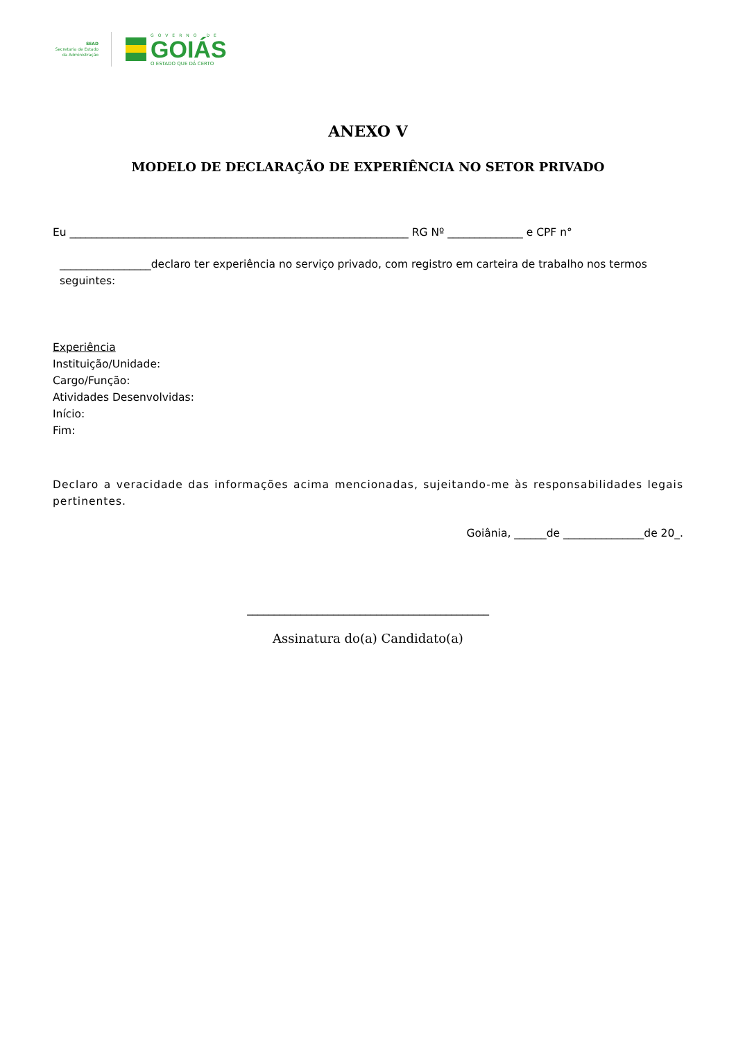SEAD
Secretaria de Estado
da Administração
GOVERNO DE
GOIÁS
O ESTADO QUE DÁ CERTO
ANEXO V
MODELO DE DECLARAÇÃO DE EXPERIÊNCIA NO SETOR PRIVADO
Eu _______________________________________________________________ RG Nº ______________ e CPF n°
_________________declaro ter experiência no serviço privado, com registro em carteira de trabalho nos termos seguintes:
Experiência
Instituição/Unidade:
Cargo/Função:
Atividades Desenvolvidas:
Início:
Fim:
Declaro a veracidade das informações acima mencionadas, sujeitando-me às responsabilidades legais pertinentes.
Goiânia, ______de _______________de 20_.
_____________________________________________
Assinatura do(a) Candidato(a)